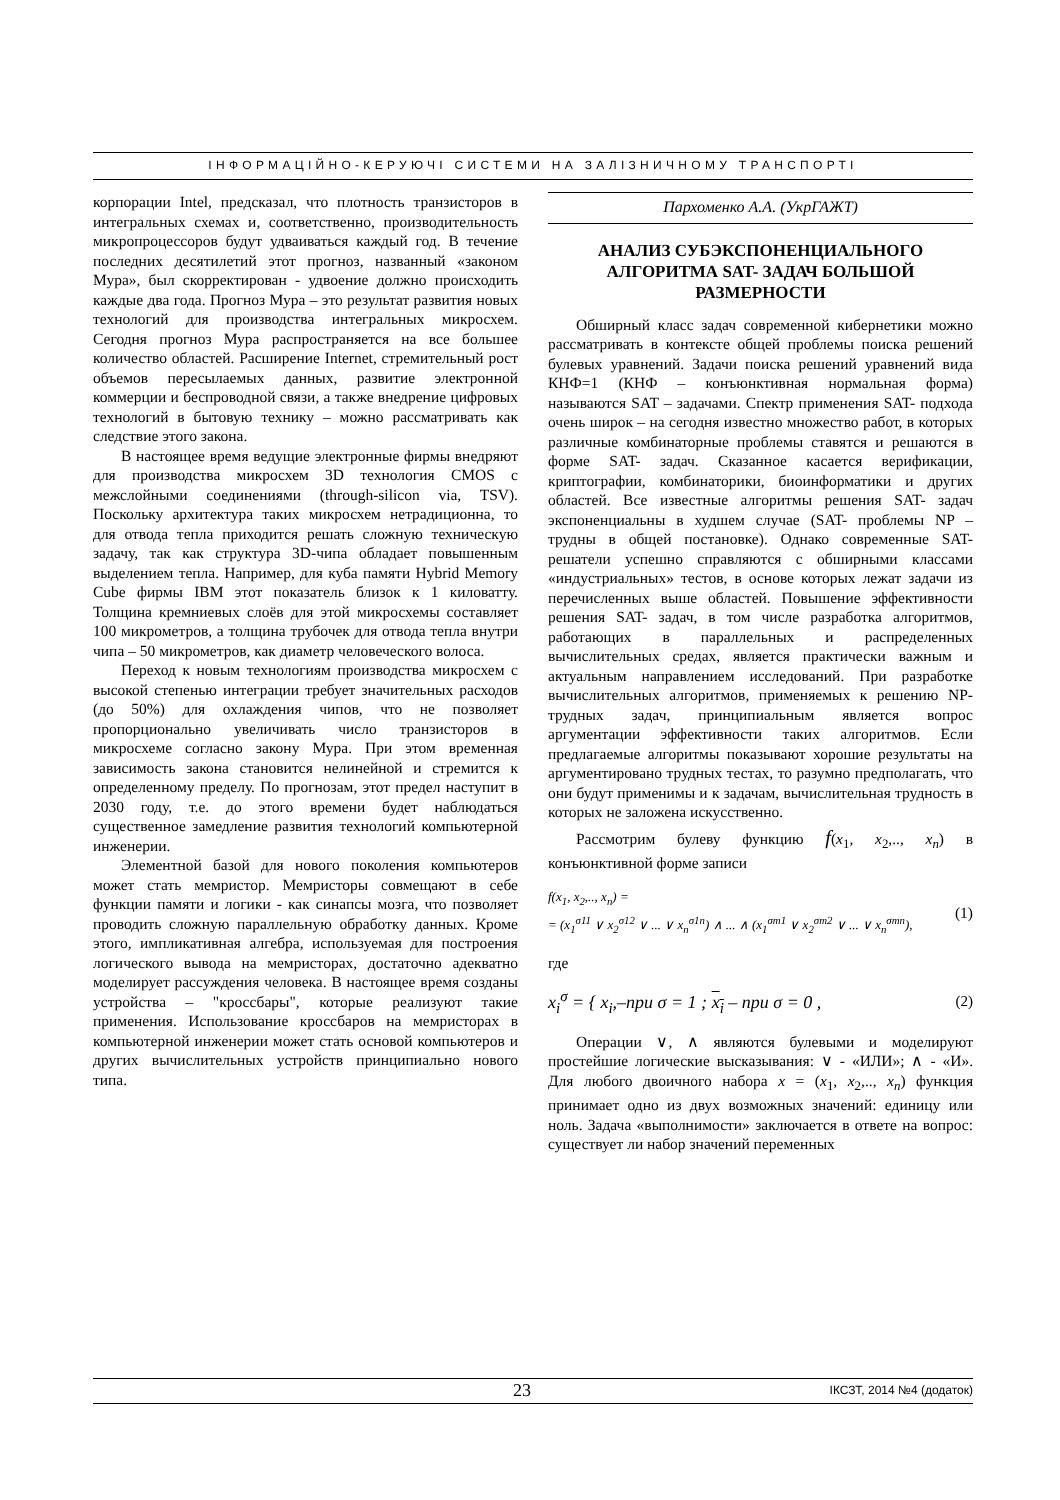ІНФОРМАЦІЙНО-КЕРУЮЧІ СИСТЕМИ НА ЗАЛІЗНИЧНОМУ ТРАНСПОРТІ
корпорации Intel, предсказал, что плотность транзисторов в интегральных схемах и, соответственно, производительность микропроцессоров будут удваиваться каждый год. В течение последних десятилетий этот прогноз, названный «законом Мура», был скорректирован - удвоение должно происходить каждые два года. Прогноз Мура – это результат развития новых технологий для производства интегральных микросхем. Сегодня прогноз Мура распространяется на все большее количество областей. Расширение Internet, стремительный рост объемов пересылаемых данных, развитие электронной коммерции и беспроводной связи, а также внедрение цифровых технологий в бытовую технику – можно рассматривать как следствие этого закона.
В настоящее время ведущие электронные фирмы внедряют для производства микросхем 3D технология CMOS с межслойными соединениями (through-silicon via, TSV). Поскольку архитектура таких микросхем нетрадиционна, то для отвода тепла приходится решать сложную техническую задачу, так как структура 3D-чипа обладает повышенным выделением тепла. Например, для куба памяти Hybrid Memory Cube фирмы IBM этот показатель близок к 1 киловатту. Толщина кремниевых слоёв для этой микросхемы составляет 100 микрометров, а толщина трубочек для отвода тепла внутри чипа – 50 микрометров, как диаметр человеческого волоса.
Переход к новым технологиям производства микросхем с высокой степенью интеграции требует значительных расходов (до 50%) для охлаждения чипов, что не позволяет пропорционально увеличивать число транзисторов в микросхеме согласно закону Мура. При этом временная зависимость закона становится нелинейной и стремится к определенному пределу. По прогнозам, этот предел наступит в 2030 году, т.е. до этого времени будет наблюдаться существенное замедление развития технологий компьютерной инженерии.
Элементной базой для нового поколения компьютеров может стать мемристор. Мемристоры совмещают в себе функции памяти и логики - как синапсы мозга, что позволяет проводить сложную параллельную обработку данных. Кроме этого, импликативная алгебра, используемая для построения логического вывода на мемристорах, достаточно адекватно моделирует рассуждения человека. В настоящее время созданы устройства – "кроссбары", которые реализуют такие применения. Использование кроссбаров на мемристорах в компьютерной инженерии может стать основой компьютеров и других вычислительных устройств принципиально нового типа.
Пархоменко А.А. (УкрГАЖТ)
АНАЛИЗ СУБЭКСПОНЕНЦИАЛЬНОГО АЛГОРИТМА SAT- ЗАДАЧ БОЛЬШОЙ РАЗМЕРНОСТИ
Обширный класс задач современной кибернетики можно рассматривать в контексте общей проблемы поиска решений булевых уравнений. Задачи поиска решений уравнений вида КНФ=1 (КНФ – конъюнктивная нормальная форма) называются SAT – задачами. Спектр применения SAT- подхода очень широк – на сегодня известно множество работ, в которых различные комбинаторные проблемы ставятся и решаются в форме SAT- задач. Сказанное касается верификации, криптографии, комбинаторики, биоинформатики и других областей. Все известные алгоритмы решения SAT- задач экспоненциальны в худшем случае (SAT- проблемы NP – трудны в общей постановке). Однако современные SAT- решатели успешно справляются с обширными классами «индустриальных» тестов, в основе которых лежат задачи из перечисленных выше областей. Повышение эффективности решения SAT- задач, в том числе разработка алгоритмов, работающих в параллельных и распределенных вычислительных средах, является практически важным и актуальным направлением исследований. При разработке вычислительных алгоритмов, применяемых к решению NP- трудных задач, принципиальным является вопрос аргументации эффективности таких алгоритмов. Если предлагаемые алгоритмы показывают хорошие результаты на аргументировано трудных тестах, то разумно предполагать, что они будут применимы и к задачам, вычислительная трудность в которых не заложена искусственно.
Рассмотрим булеву функцию f(x<sub>1</sub>, x<sub>2</sub>,.., x<sub>n</sub>) в конъюнктивной форме записи
f(x<sub>1</sub>, x<sub>2</sub>,.., x<sub>n</sub>) =
= (x<sub>1</sub><sup>σ11</sup> ∨ x<sub>2</sub><sup>σ12</sup> ∨ ... ∨ x<sub>n</sub><sup>σ1n</sup>) ∧ ... ∧ (x<sub>1</sub><sup>σm1</sup> ∨ x<sub>2</sub><sup>σm2</sup> ∨ ... ∨ x<sub>n</sub><sup>σmn</sup>),
(1)
где
x<sub>i</sub><sup>σ</sup> = { x<sub>i</sub>,–при σ = 1 ; x<sub>i</sub> – при σ = 0 ,
(2)
Операции ∨, ∧ являются булевыми и моделируют простейшие логические высказывания: ∨ - «ИЛИ»; ∧ - «И». Для любого двоичного набора x = (x<sub>1</sub>, x<sub>2</sub>,.., x<sub>n</sub>) функция принимает одно из двух возможных значений: единицу или ноль. Задача «выполнимости» заключается в ответе на вопрос: существует ли набор значений переменных
23 ІКСЗТ, 2014 №4 (додаток)